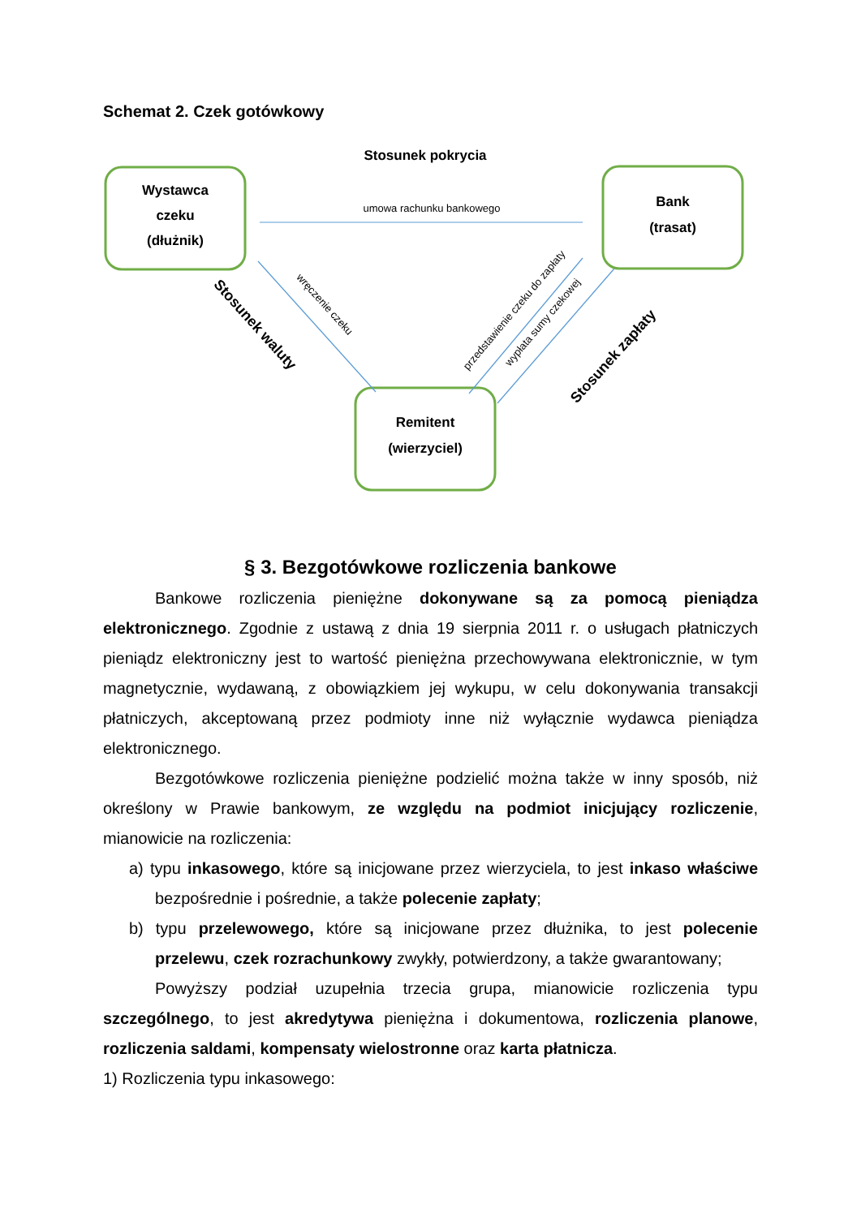Schemat 2. Czek gotówkowy
Wystawca
czeku
(dłużnik)
Bank
(trasat)
Remitent
(wierzyciel)
Stosunek pokrycia
Stosunek waluty
Stosunek zapłaty
umowa rachunku bankowego
wręczenie czeku
przedstawienie czeku do zapłaty
wypłata sumy czekowej
§ 3. Bezgotówkowe rozliczenia bankowe
Bankowe rozliczenia pieniężne dokonywane są za pomocą pieniądza elektronicznego. Zgodnie z ustawą z dnia 19 sierpnia 2011 r. o usługach płatniczych pieniądz elektroniczny jest to wartość pieniężna przechowywana elektronicznie, w tym magnetycznie, wydawaną, z obowiązkiem jej wykupu, w celu dokonywania transakcji płatniczych, akceptowaną przez podmioty inne niż wyłącznie wydawca pieniądza elektronicznego.
Bezgotówkowe rozliczenia pieniężne podzielić można także w inny sposób, niż określony w Prawie bankowym, ze względu na podmiot inicjujący rozliczenie, mianowicie na rozliczenia:
a) typu inkasowego, które są inicjowane przez wierzyciela, to jest inkaso właściwe bezpośrednie i pośrednie, a także polecenie zapłaty;
b) typu przelewowego, które są inicjowane przez dłużnika, to jest polecenie przelewu, czek rozrachunkowy zwykły, potwierdzony, a także gwarantowany;
Powyższy podział uzupełnia trzecia grupa, mianowicie rozliczenia typu szczególnego, to jest akredytywa pieniężna i dokumentowa, rozliczenia planowe, rozliczenia saldami, kompensaty wielostronne oraz karta płatnicza.
1) Rozliczenia typu inkasowego: